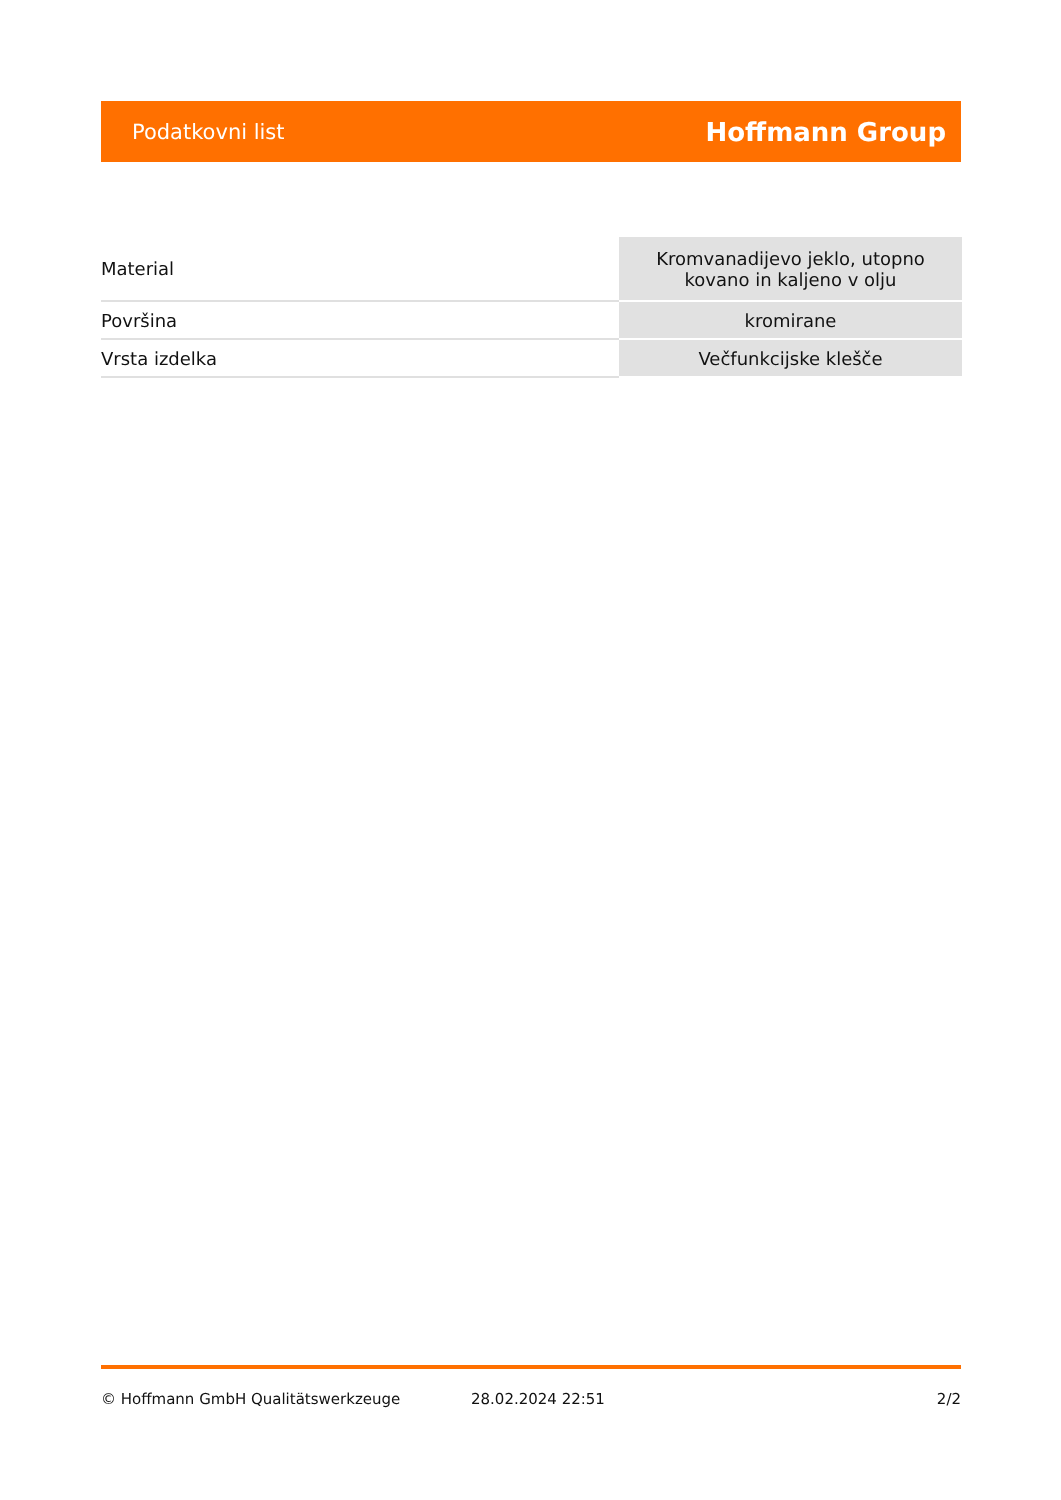Podatkovni list Hoffmann Group
| Material | Kromvanadijevo jeklo, utopno kovano in kaljeno v olju |
| Površina | kromirane |
| Vrsta izdelka | Večfunkcijske klešče |
© Hoffmann GmbH Qualitätswerkzeuge 28.02.2024 22:51 2/2